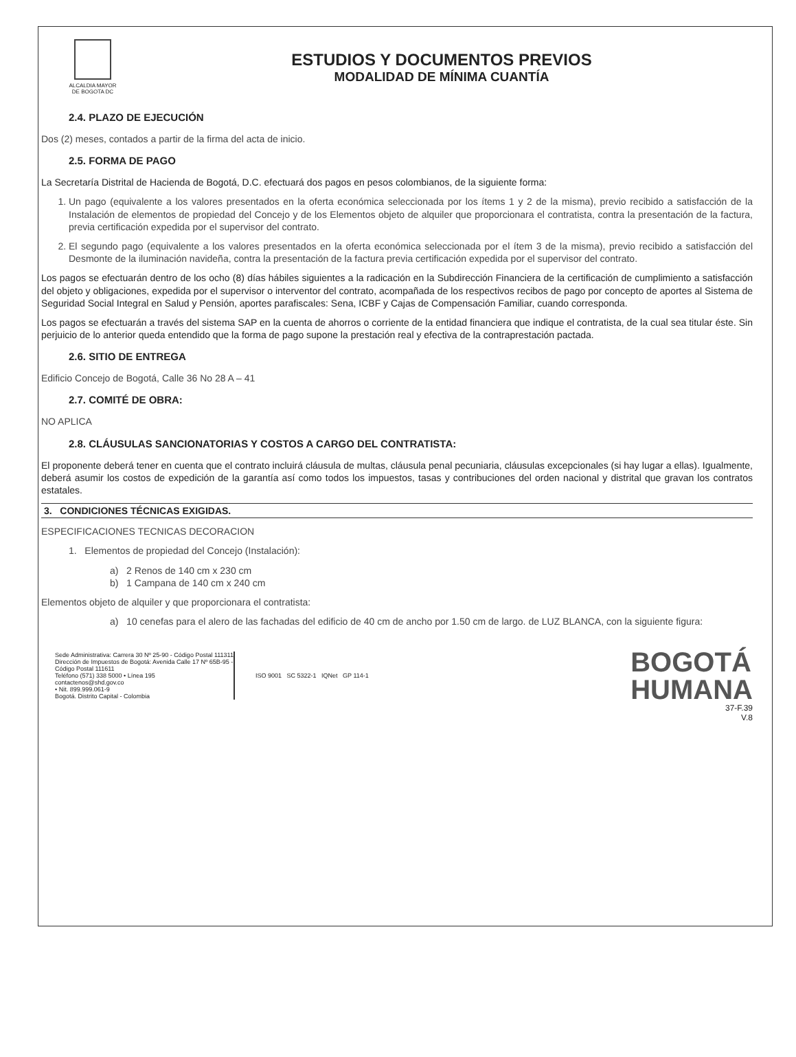ALCALDIA MAYOR
DE BOGOTA DC
ESTUDIOS Y DOCUMENTOS PREVIOS
MODALIDAD DE MÍNIMA CUANTÍA
2.4. PLAZO DE EJECUCIÓN
Dos (2) meses, contados a partir de la firma del acta de inicio.
2.5. FORMA DE PAGO
La Secretaría Distrital de Hacienda de Bogotá, D.C. efectuará dos pagos en pesos colombianos, de la siguiente forma:
1. Un pago (equivalente a los valores presentados en la oferta económica seleccionada por los ítems 1 y 2 de la misma), previo recibido a satisfacción de la Instalación de elementos de propiedad del Concejo y de los Elementos objeto de alquiler que proporcionara el contratista, contra la presentación de la factura, previa certificación expedida por el supervisor del contrato.
2. El segundo pago (equivalente a los valores presentados en la oferta económica seleccionada por el ítem 3 de la misma), previo recibido a satisfacción del Desmonte de la iluminación navideña, contra la presentación de la factura previa certificación expedida por el supervisor del contrato.
Los pagos se efectuarán dentro de los ocho (8) días hábiles siguientes a la radicación en la Subdirección Financiera de la certificación de cumplimiento a satisfacción del objeto y obligaciones, expedida por el supervisor o interventor del contrato, acompañada de los respectivos recibos de pago por concepto de aportes al Sistema de Seguridad Social Integral en Salud y Pensión, aportes parafiscales: Sena, ICBF y Cajas de Compensación Familiar, cuando corresponda.
Los pagos se efectuarán a través del sistema SAP en la cuenta de ahorros o corriente de la entidad financiera que indique el contratista, de la cual sea titular éste. Sin perjuicio de lo anterior queda entendido que la forma de pago supone la prestación real y efectiva de la contraprestación pactada.
2.6. SITIO DE ENTREGA
Edificio Concejo de Bogotá, Calle 36 No 28 A – 41
2.7. COMITÉ DE OBRA:
NO APLICA
2.8. CLÁUSULAS SANCIONATORIAS Y COSTOS A CARGO DEL CONTRATISTA:
El proponente deberá tener en cuenta que el contrato incluirá cláusula de multas, cláusula penal pecuniaria, cláusulas excepcionales (si hay lugar a ellas). Igualmente, deberá asumir los costos de expedición de la garantía así como todos los impuestos, tasas y contribuciones del orden nacional y distrital que gravan los contratos estatales.
3. CONDICIONES TÉCNICAS EXIGIDAS.
ESPECIFICACIONES TECNICAS DECORACION
1. Elementos de propiedad del Concejo (Instalación):
a) 2 Renos de 140 cm x 230 cm
b) 1 Campana de 140 cm x 240 cm
Elementos objeto de alquiler y que proporcionara el contratista:
a) 10 cenefas para el alero de las fachadas del edificio de 40 cm de ancho por 1.50 cm de largo. de LUZ BLANCA, con la siguiente figura:
Sede Administrativa: Carrera 30 Nº 25-90 - Código Postal 111311
Dirección de Impuestos de Bogotá: Avenida Calle 17 Nº 65B-95 - Código Postal 111611
Teléfono (571) 338 5000 • Línea 195
contactenos@shd.gov.co
• Nit. 899.999.061-9
Bogotá. Distrito Capital - Colombia
ISO 9001 SC 5322-1 IQNet GP 114-1
BOGOTÁ
HUMANA
37-F.39
V.8